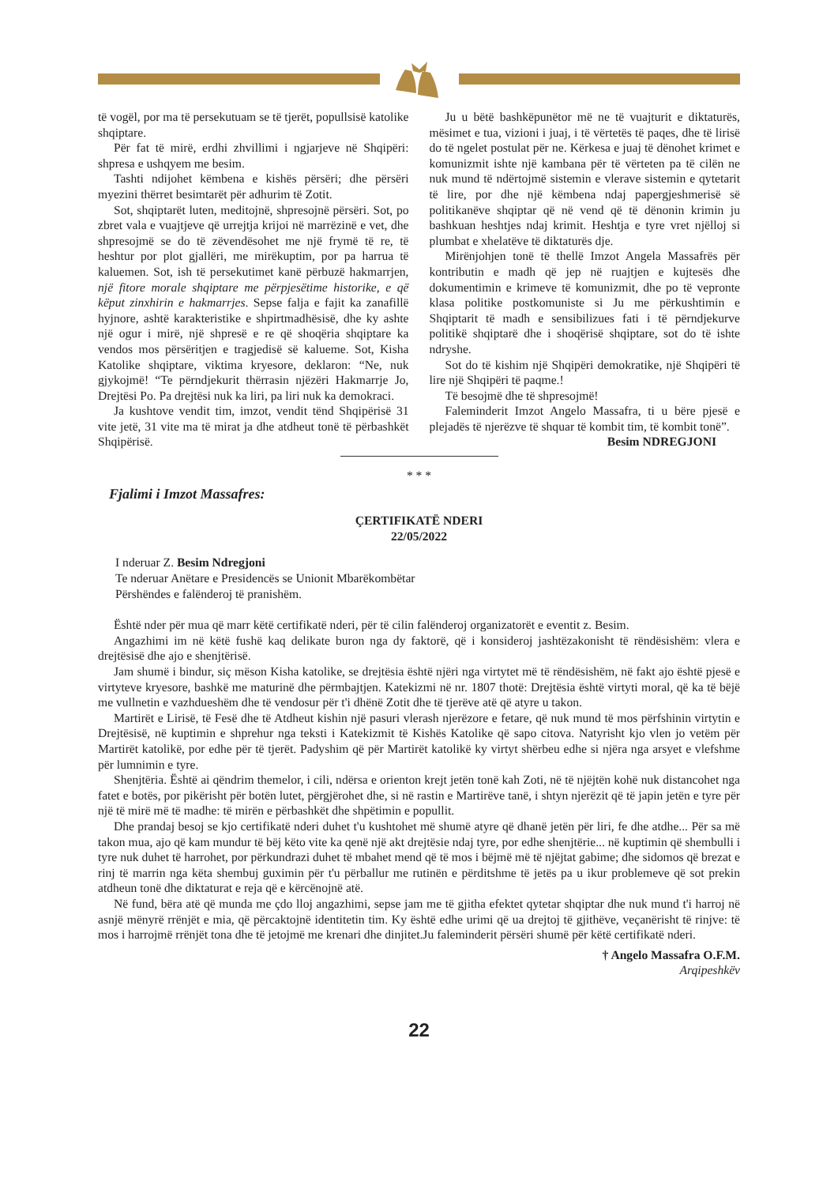të vogël, por ma të persekutuam se të tjerët, popullsisë katolike shqiptare.
Për fat të mirë, erdhi zhvillimi i ngjarjeve në Shqipëri: shpresa e ushqyem me besim.
Tashti ndijohet këmbena e kishës përsëri; dhe përsëri myezini thërret besimtarët për adhurim të Zotit.
Sot, shqiptarët luten, meditojnë, shpresojnë përsëri. Sot, po zbret vala e vuajtjeve që urrejtja krijoi në marrëzinë e vet, dhe shpresojmë se do të zëvendësohet me një frymë të re, të heshtur por plot gjallëri, me mirëkuptim, por pa harrua të kaluemen. Sot, ish të persekutimet kanë përbuzë hakmarrjen, një fitore morale shqiptare me përpjesëtime historike, e që këput zinxhirin e hakmarrjes. Sepse falja e fajit ka zanafillë hyjnore, ashtë karakteristike e shpirtmadhësisë, dhe ky ashte një ogur i mirë, një shpresë e re që shoqëria shqiptare ka vendos mos përsëritjen e tragjedisë së kalueme. Sot, Kisha Katolike shqiptare, viktima kryesore, deklaron: “Ne, nuk gjykojmë! “Te përndjekurit thërrasin njëzëri Hakmarrje Jo, Drejtësi Po. Pa drejtësi nuk ka liri, pa liri nuk ka demokraci.
Ja kushtove vendit tim, imzot, vendit tënd Shqipërisë 31 vite jetë, 31 vite ma të mirat ja dhe atdheut tonë të përbashkët Shqipërisë.
Ju u bëtë bashkëpunëtor më ne të vuajturit e diktaturës, mësimet e tua, vizioni i juaj, i të vërtetës të paqes, dhe të lirisë do të ngelet postulat për ne. Kërkesa e juaj të dënohet krimet e komunizmit ishte një kambana për të vërteten pa të cilën ne nuk mund të ndërtojmë sistemin e vlerave sistemin e qytetarit të lire, por dhe një këmbena ndaj papergjeshmerisë së politikanëve shqiptar që në vend që të dënonin krimin ju bashkuan heshtjes ndaj krimit. Heshtja e tyre vret njëlloj si plumbat e xhelatëve të diktaturës dje.
Mirënjohjen tonë të thellë Imzot Angela Massafrës për kontributin e madh që jep në ruajtjen e kujtesës dhe dokumentimin e krimeve të komunizmit, dhe po të vepronte klasa politike postkomuniste si Ju me përkushtimin e Shqiptarit të madh e sensibilizues fati i të përndjekurve politikë shqiptarë dhe i shoqërisë shqiptare, sot do të ishte ndryshe.
Sot do të kishim një Shqipëri demokratike, një Shqipëri të lire një Shqipëri të paqme.!
Të besojmë dhe të shpresojmë!
Faleminderit Imzot Angelo Massafra, ti u bëre pjesë e plejadës të njerëzve të shquar të kombit tim, të kombit tonë”.
Besim NDREGJONI
* * *
Fjalimi i Imzot Massafres:
ÇERTIFIKATË NDERI
22/05/2022
I nderuar Z. Besim Ndregjoni
Te nderuar Anëtare e Presidencës se Unionit Mbarëkombëtar
Përshëndes e falënderoj të pranishëm.
Është nder për mua që marr këtë certifikatë nderi, për të cilin falënderoj organizatorët e eventit z. Besim.
Angazhimi im në këtë fushë kaq delikate buron nga dy faktorë, që i konsideroj jashtëzakonisht të rëndësishëm: vlera e drejtësisë dhe ajo e shenjtërisë.
Jam shumë i bindur, siç mëson Kisha katolike, se drejtësia është njëri nga virtytet më të rëndësishëm, në fakt ajo është pjesë e virtyteve kryesore, bashkë me maturinë dhe përmbajtjen. Katekizmi në nr. 1807 thotë: Drejtësia është virtyti moral, që ka të bëjë me vullnetin e vazhdueshëm dhe të vendosur për t'i dhënë Zotit dhe të tjerëve atë që atyre u takon.
Martirët e Lirisë, të Fesë dhe të Atdheut kishin një pasuri vlerash njerëzore e fetare, që nuk mund të mos përfshinin virtytin e Drejtësisë, në kuptimin e shprehur nga teksti i Katekizmit të Kishës Katolike që sapo citova. Natyrisht kjo vlen jo vetëm për Martirët katolikë, por edhe për të tjerët. Padyshim që për Martirët katolikë ky virtyt shërbeu edhe si njëra nga arsyet e vlefshme për lumnimin e tyre.
Shenjtëria. Është ai qëndrim themelor, i cili, ndërsa e orienton krejt jetën tonë kah Zoti, në të njëjtën kohë nuk distancohet nga fatet e botës, por pikërisht për botën lutet, përgjërohet dhe, si në rastin e Martirëve tanë, i shtyn njerëzit që të japin jetën e tyre për një të mirë më të madhe: të mirën e përbashkët dhe shpëtimin e popullit.
Dhe prandaj besoj se kjo certifikatë nderi duhet t'u kushtohet më shumë atyre që dhanë jetën për liri, fe dhe atdhe... Për sa më takon mua, ajo që kam mundur të bëj këto vite ka qenë një akt drejtësie ndaj tyre, por edhe shenjtërie... në kuptimin që shembulli i tyre nuk duhet të harrohet, por përkundrazi duhet të mbahet mend që të mos i bëjmë më të njëjtat gabime; dhe sidomos që brezat e rinj të marrin nga këta shembuj guximin për t'u përballur me rutinën e përditshme të jetës pa u ikur problemeve që sot prekin atdheun tonë dhe diktaturat e reja që e kërcënojnë atë.
Në fund, bëra atë që munda me çdo lloj angazhimi, sepse jam me të gjitha efektet qytetar shqiptar dhe nuk mund t'i harroj në asnjë mënyrë rrënjët e mia, që përcaktojnë identitetin tim. Ky është edhe urimi që ua drejtoj të gjithëve, veçanërisht të rinjve: të mos i harrojmë rrënjët tona dhe të jetojmë me krenari dhe dinjitet.Ju faleminderit përsëri shumë për këtë certifikatë nderi.
† Angelo Massafra O.F.M.
Arqipeshkëv
22